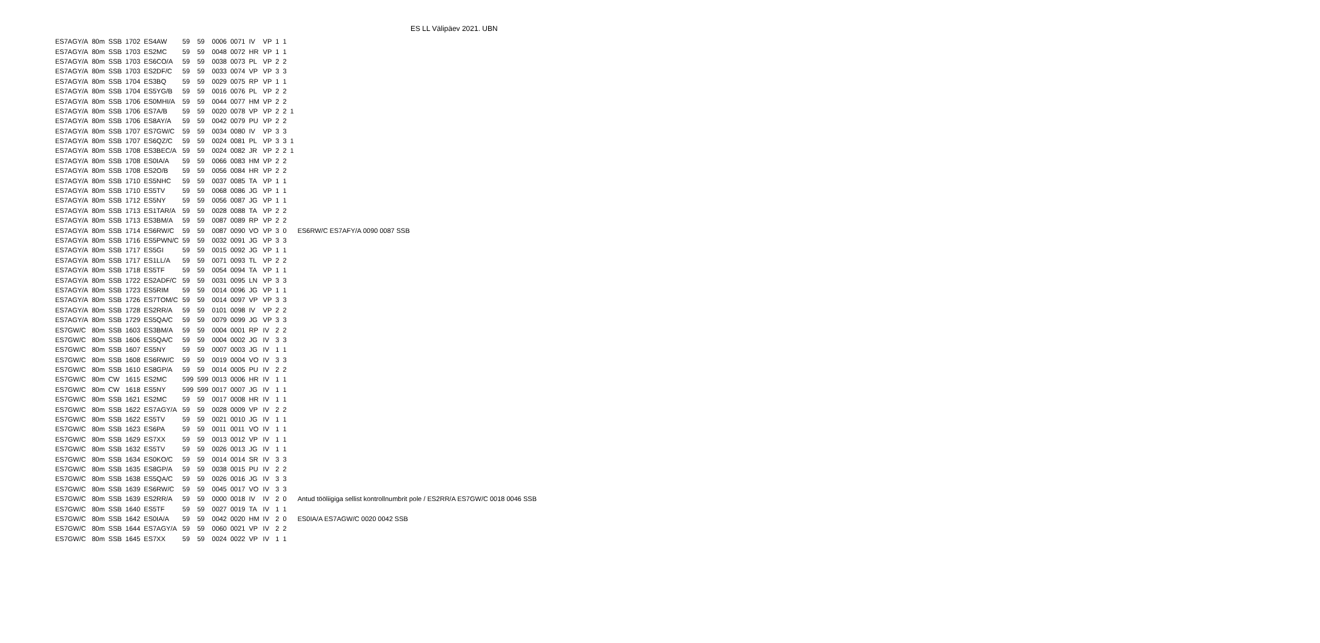ES LL Välipäev 2021. UBN
| ES7AGY/A | 80m | SSB | 1702 | ES4AW | 59 | 59 | 0006 | 0071 | IV | VP | 1 | 1 | | |
| ES7AGY/A | 80m | SSB | 1703 | ES2MC | 59 | 59 | 0048 | 0072 | HR | VP | 1 | 1 | | |
| ES7AGY/A | 80m | SSB | 1703 | ES6CO/A | 59 | 59 | 0038 | 0073 | PL | VP | 2 | 2 | | |
| ES7AGY/A | 80m | SSB | 1703 | ES2DF/C | 59 | 59 | 0033 | 0074 | VP | VP | 3 | 3 | | |
| ES7AGY/A | 80m | SSB | 1704 | ES3BQ | 59 | 59 | 0029 | 0075 | RP | VP | 1 | 1 | | |
| ES7AGY/A | 80m | SSB | 1704 | ES5YG/B | 59 | 59 | 0016 | 0076 | PL | VP | 2 | 2 | | |
| ES7AGY/A | 80m | SSB | 1706 | ES0MHI/A | 59 | 59 | 0044 | 0077 | HM | VP | 2 | 2 | | |
| ES7AGY/A | 80m | SSB | 1706 | ES7A/B | 59 | 59 | 0020 | 0078 | VP | VP | 2 | 2 | 1 | |
| ES7AGY/A | 80m | SSB | 1706 | ES8AY/A | 59 | 59 | 0042 | 0079 | PU | VP | 2 | 2 | | |
| ES7AGY/A | 80m | SSB | 1707 | ES7GW/C | 59 | 59 | 0034 | 0080 | IV | VP | 3 | 3 | | |
| ES7AGY/A | 80m | SSB | 1707 | ES6QZ/C | 59 | 59 | 0024 | 0081 | PL | VP | 3 | 3 | 1 | |
| ES7AGY/A | 80m | SSB | 1708 | ES3BEC/A | 59 | 59 | 0024 | 0082 | JR | VP | 2 | 2 | 1 | |
| ES7AGY/A | 80m | SSB | 1708 | ES0IA/A | 59 | 59 | 0066 | 0083 | HM | VP | 2 | 2 | | |
| ES7AGY/A | 80m | SSB | 1708 | ES2O/B | 59 | 59 | 0056 | 0084 | HR | VP | 2 | 2 | | |
| ES7AGY/A | 80m | SSB | 1710 | ES5NHC | 59 | 59 | 0037 | 0085 | TA | VP | 1 | 1 | | |
| ES7AGY/A | 80m | SSB | 1710 | ES5TV | 59 | 59 | 0068 | 0086 | JG | VP | 1 | 1 | | |
| ES7AGY/A | 80m | SSB | 1712 | ES5NY | 59 | 59 | 0056 | 0087 | JG | VP | 1 | 1 | | |
| ES7AGY/A | 80m | SSB | 1713 | ES1TAR/A | 59 | 59 | 0028 | 0088 | TA | VP | 2 | 2 | | |
| ES7AGY/A | 80m | SSB | 1713 | ES3BM/A | 59 | 59 | 0087 | 0089 | RP | VP | 2 | 2 | | |
| ES7AGY/A | 80m | SSB | 1714 | ES6RW/C | 59 | 59 | 0087 | 0090 | VO | VP | 3 | 0 | | ES6RW/C ES7AFY/A 0090 0087 SSB |
| ES7AGY/A | 80m | SSB | 1716 | ES5PWN/C | 59 | 59 | 0032 | 0091 | JG | VP | 3 | 3 | | |
| ES7AGY/A | 80m | SSB | 1717 | ES5GI | 59 | 59 | 0015 | 0092 | JG | VP | 1 | 1 | | |
| ES7AGY/A | 80m | SSB | 1717 | ES1LL/A | 59 | 59 | 0071 | 0093 | TL | VP | 2 | 2 | | |
| ES7AGY/A | 80m | SSB | 1718 | ES5TF | 59 | 59 | 0054 | 0094 | TA | VP | 1 | 1 | | |
| ES7AGY/A | 80m | SSB | 1722 | ES2ADF/C | 59 | 59 | 0031 | 0095 | LN | VP | 3 | 3 | | |
| ES7AGY/A | 80m | SSB | 1723 | ES5RIM | 59 | 59 | 0014 | 0096 | JG | VP | 1 | 1 | | |
| ES7AGY/A | 80m | SSB | 1726 | ES7TOM/C | 59 | 59 | 0014 | 0097 | VP | VP | 3 | 3 | | |
| ES7AGY/A | 80m | SSB | 1728 | ES2RR/A | 59 | 59 | 0101 | 0098 | IV | VP | 2 | 2 | | |
| ES7AGY/A | 80m | SSB | 1729 | ES5QA/C | 59 | 59 | 0079 | 0099 | JG | VP | 3 | 3 | | |
| ES7GW/C | 80m | SSB | 1603 | ES3BM/A | 59 | 59 | 0004 | 0001 | RP | IV | 2 | 2 | | |
| ES7GW/C | 80m | SSB | 1606 | ES5QA/C | 59 | 59 | 0004 | 0002 | JG | IV | 3 | 3 | | |
| ES7GW/C | 80m | SSB | 1607 | ES5NY | 59 | 59 | 0007 | 0003 | JG | IV | 1 | 1 | | |
| ES7GW/C | 80m | SSB | 1608 | ES6RW/C | 59 | 59 | 0019 | 0004 | VO | IV | 3 | 3 | | |
| ES7GW/C | 80m | SSB | 1610 | ES8GP/A | 59 | 59 | 0014 | 0005 | PU | IV | 2 | 2 | | |
| ES7GW/C | 80m | CW | 1615 | ES2MC | 599 | 599 | 0013 | 0006 | HR | IV | 1 | 1 | | |
| ES7GW/C | 80m | CW | 1618 | ES5NY | 599 | 599 | 0017 | 0007 | JG | IV | 1 | 1 | | |
| ES7GW/C | 80m | SSB | 1621 | ES2MC | 59 | 59 | 0017 | 0008 | HR | IV | 1 | 1 | | |
| ES7GW/C | 80m | SSB | 1622 | ES7AGY/A | 59 | 59 | 0028 | 0009 | VP | IV | 2 | 2 | | |
| ES7GW/C | 80m | SSB | 1622 | ES5TV | 59 | 59 | 0021 | 0010 | JG | IV | 1 | 1 | | |
| ES7GW/C | 80m | SSB | 1623 | ES6PA | 59 | 59 | 0011 | 0011 | VO | IV | 1 | 1 | | |
| ES7GW/C | 80m | SSB | 1629 | ES7XX | 59 | 59 | 0013 | 0012 | VP | IV | 1 | 1 | | |
| ES7GW/C | 80m | SSB | 1632 | ES5TV | 59 | 59 | 0026 | 0013 | JG | IV | 1 | 1 | | |
| ES7GW/C | 80m | SSB | 1634 | ES0KO/C | 59 | 59 | 0014 | 0014 | SR | IV | 3 | 3 | | |
| ES7GW/C | 80m | SSB | 1635 | ES8GP/A | 59 | 59 | 0038 | 0015 | PU | IV | 2 | 2 | | |
| ES7GW/C | 80m | SSB | 1638 | ES5QA/C | 59 | 59 | 0026 | 0016 | JG | IV | 3 | 3 | | |
| ES7GW/C | 80m | SSB | 1639 | ES6RW/C | 59 | 59 | 0045 | 0017 | VO | IV | 3 | 3 | | |
| ES7GW/C | 80m | SSB | 1639 | ES2RR/A | 59 | 59 | 0000 | 0018 | IV | IV | 2 | 0 | | Antud tööliigiga sellist kontrollnumbrit pole / ES2RR/A ES7GW/C 0018 0046 SSB |
| ES7GW/C | 80m | SSB | 1640 | ES5TF | 59 | 59 | 0027 | 0019 | TA | IV | 1 | 1 | | |
| ES7GW/C | 80m | SSB | 1642 | ES0IA/A | 59 | 59 | 0042 | 0020 | HM | IV | 2 | 0 | | ES0IA/A ES7AGW/C 0020 0042 SSB |
| ES7GW/C | 80m | SSB | 1644 | ES7AGY/A | 59 | 59 | 0060 | 0021 | VP | IV | 2 | 2 | | |
| ES7GW/C | 80m | SSB | 1645 | ES7XX | 59 | 59 | 0024 | 0022 | VP | IV | 1 | 1 | | |